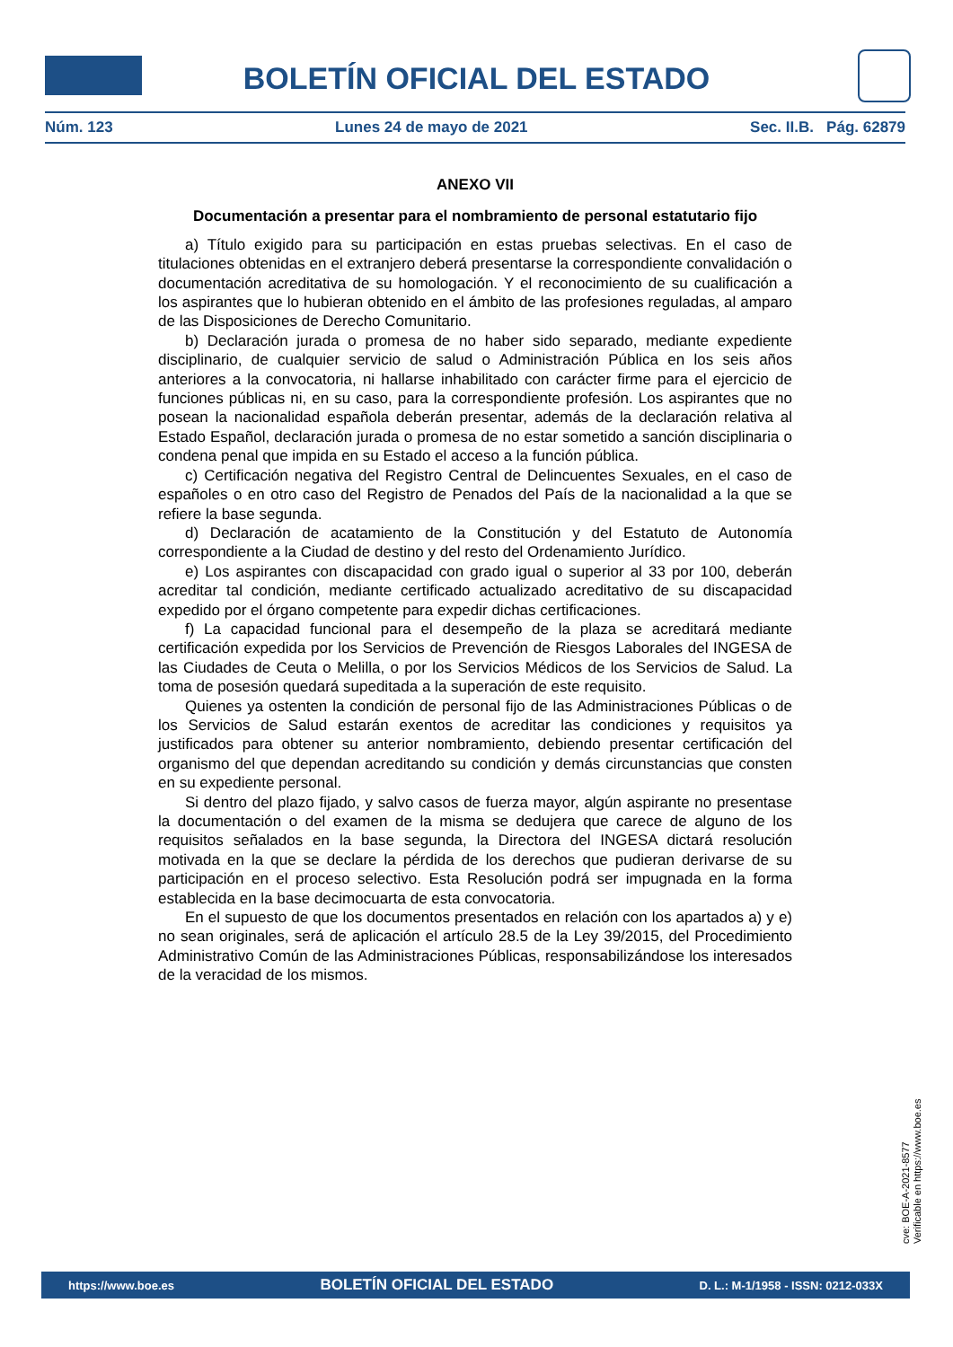BOLETÍN OFICIAL DEL ESTADO
Núm. 123 Lunes 24 de mayo de 2021 Sec. II.B. Pág. 62879
ANEXO VII
Documentación a presentar para el nombramiento de personal estatutario fijo
a) Título exigido para su participación en estas pruebas selectivas. En el caso de titulaciones obtenidas en el extranjero deberá presentarse la correspondiente convalidación o documentación acreditativa de su homologación. Y el reconocimiento de su cualificación a los aspirantes que lo hubieran obtenido en el ámbito de las profesiones reguladas, al amparo de las Disposiciones de Derecho Comunitario.
b) Declaración jurada o promesa de no haber sido separado, mediante expediente disciplinario, de cualquier servicio de salud o Administración Pública en los seis años anteriores a la convocatoria, ni hallarse inhabilitado con carácter firme para el ejercicio de funciones públicas ni, en su caso, para la correspondiente profesión. Los aspirantes que no posean la nacionalidad española deberán presentar, además de la declaración relativa al Estado Español, declaración jurada o promesa de no estar sometido a sanción disciplinaria o condena penal que impida en su Estado el acceso a la función pública.
c) Certificación negativa del Registro Central de Delincuentes Sexuales, en el caso de españoles o en otro caso del Registro de Penados del País de la nacionalidad a la que se refiere la base segunda.
d) Declaración de acatamiento de la Constitución y del Estatuto de Autonomía correspondiente a la Ciudad de destino y del resto del Ordenamiento Jurídico.
e) Los aspirantes con discapacidad con grado igual o superior al 33 por 100, deberán acreditar tal condición, mediante certificado actualizado acreditativo de su discapacidad expedido por el órgano competente para expedir dichas certificaciones.
f) La capacidad funcional para el desempeño de la plaza se acreditará mediante certificación expedida por los Servicios de Prevención de Riesgos Laborales del INGESA de las Ciudades de Ceuta o Melilla, o por los Servicios Médicos de los Servicios de Salud. La toma de posesión quedará supeditada a la superación de este requisito.
Quienes ya ostenten la condición de personal fijo de las Administraciones Públicas o de los Servicios de Salud estarán exentos de acreditar las condiciones y requisitos ya justificados para obtener su anterior nombramiento, debiendo presentar certificación del organismo del que dependan acreditando su condición y demás circunstancias que consten en su expediente personal.
Si dentro del plazo fijado, y salvo casos de fuerza mayor, algún aspirante no presentase la documentación o del examen de la misma se dedujera que carece de alguno de los requisitos señalados en la base segunda, la Directora del INGESA dictará resolución motivada en la que se declare la pérdida de los derechos que pudieran derivarse de su participación en el proceso selectivo. Esta Resolución podrá ser impugnada en la forma establecida en la base decimocuarta de esta convocatoria.
En el supuesto de que los documentos presentados en relación con los apartados a) y e) no sean originales, será de aplicación el artículo 28.5 de la Ley 39/2015, del Procedimiento Administrativo Común de las Administraciones Públicas, responsabilizándose los interesados de la veracidad de los mismos.
cve: BOE-A-2021-8577
Verificable en https://www.boe.es
https://www.boe.es BOLETÍN OFICIAL DEL ESTADO D. L.: M-1/1958 - ISSN: 0212-033X